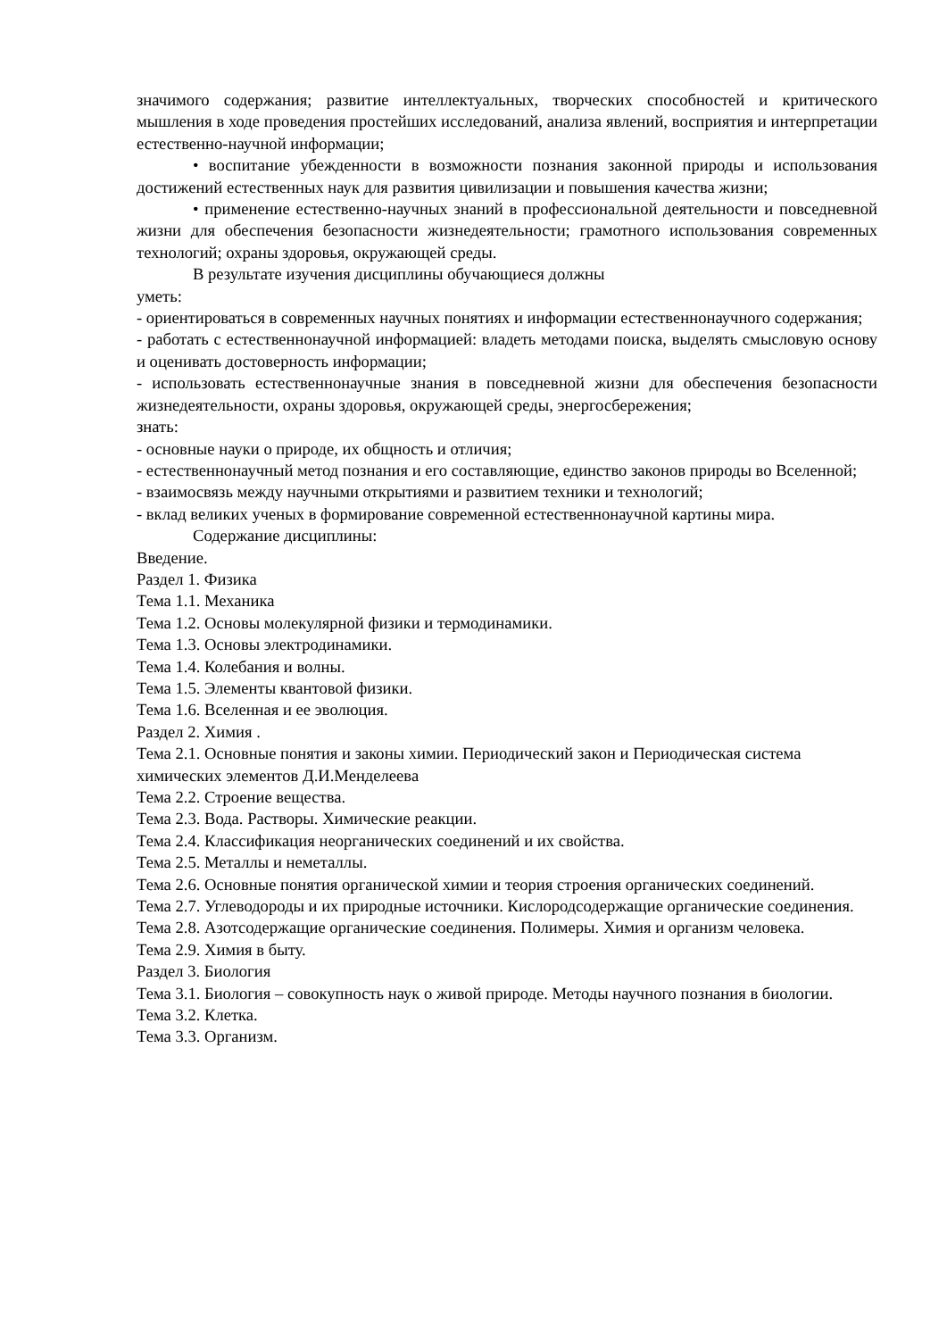значимого содержания; развитие интеллектуальных, творческих способностей и критического мышления в ходе проведения простейших исследований, анализа явлений, восприятия и интерпретации естественно-научной информации;
• воспитание убежденности в возможности познания законной природы и использования достижений естественных наук для развития цивилизации и повышения качества жизни;
• применение естественно-научных знаний в профессиональной деятельности и повседневной жизни для обеспечения безопасности жизнедеятельности; грамотного использования современных технологий; охраны здоровья, окружающей среды.
В результате изучения дисциплины обучающиеся должны
уметь:
- ориентироваться в современных научных понятиях и информации естественнонаучного содержания;
- работать с естественнонаучной информацией: владеть методами поиска, выделять смысловую основу и оценивать достоверность информации;
- использовать естественнонаучные знания в повседневной жизни для обеспечения безопасности жизнедеятельности, охраны здоровья, окружающей среды, энергосбережения;
знать:
- основные науки о природе, их общность и отличия;
- естественнонаучный метод познания и его составляющие, единство законов природы во Вселенной;
- взаимосвязь между научными открытиями и развитием техники и технологий;
- вклад великих ученых в формирование современной естественнонаучной картины мира.
Содержание дисциплины:
Введение.
Раздел 1. Физика
Тема 1.1. Механика
Тема 1.2. Основы молекулярной физики и термодинамики.
Тема 1.3. Основы электродинамики.
Тема 1.4. Колебания и волны.
Тема 1.5. Элементы квантовой физики.
Тема 1.6. Вселенная и ее эволюция.
Раздел 2. Химия .
Тема 2.1. Основные понятия и законы химии. Периодический закон и Периодическая система химических элементов Д.И.Менделеева
Тема 2.2. Строение вещества.
Тема 2.3. Вода. Растворы. Химические реакции.
Тема 2.4. Классификация неорганических соединений и их свойства.
Тема 2.5. Металлы и неметаллы.
Тема 2.6. Основные понятия органической химии и теория строения органических соединений.
Тема 2.7. Углеводороды и их природные источники. Кислородсодержащие органические соединения.
Тема 2.8. Азотсодержащие органические соединения. Полимеры. Химия и организм человека.
Тема 2.9. Химия в быту.
Раздел 3. Биология
Тема 3.1. Биология – совокупность наук о живой природе. Методы научного познания в биологии.
Тема 3.2. Клетка.
Тема 3.3. Организм.